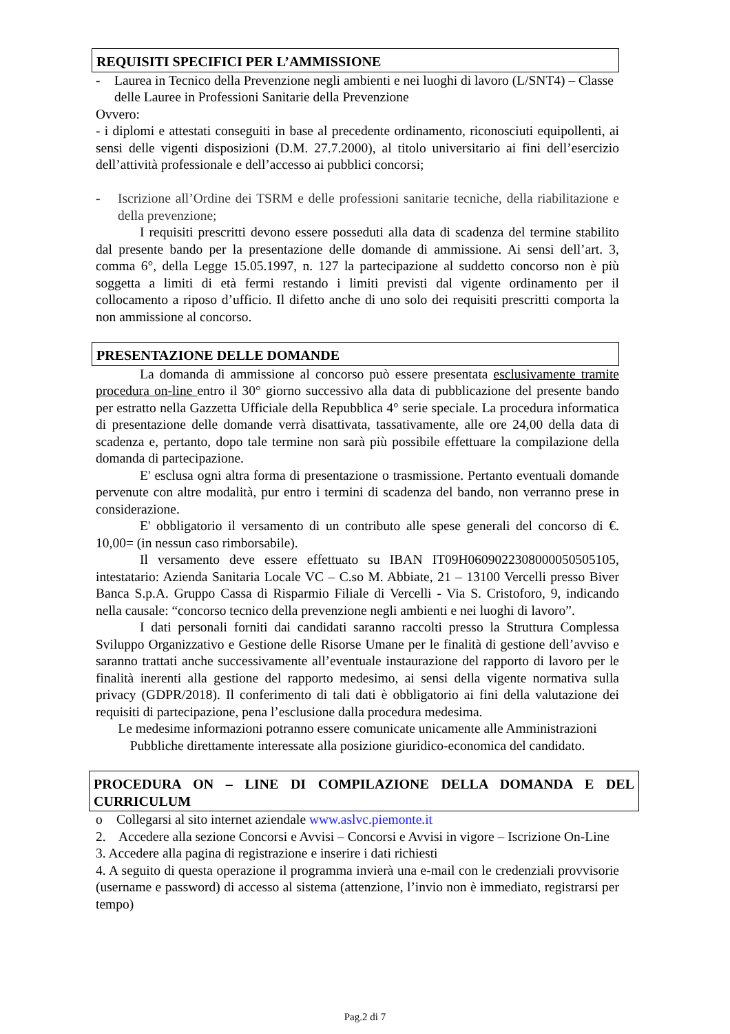REQUISITI SPECIFICI PER L’AMMISSIONE
- Laurea in Tecnico della Prevenzione negli ambienti e nei luoghi di lavoro (L/SNT4) – Classe delle Lauree in Professioni Sanitarie della Prevenzione
Ovvero:
- i diplomi e attestati conseguiti in base al precedente ordinamento, riconosciuti equipollenti, ai sensi delle vigenti disposizioni (D.M. 27.7.2000), al titolo universitario ai fini dell’esercizio dell’attività professionale e dell’accesso ai pubblici concorsi;
- Iscrizione all’Ordine dei TSRM e delle professioni sanitarie tecniche, della riabilitazione e della prevenzione;
I requisiti prescritti devono essere posseduti alla data di scadenza del termine stabilito dal presente bando per la presentazione delle domande di ammissione. Ai sensi dell’art. 3, comma 6°, della Legge 15.05.1997, n. 127 la partecipazione al suddetto concorso non è più soggetta a limiti di età fermi restando i limiti previsti dal vigente ordinamento per il collocamento a riposo d’ufficio. Il difetto anche di uno solo dei requisiti prescritti comporta la non ammissione al concorso.
PRESENTAZIONE DELLE DOMANDE
La domanda di ammissione al concorso può essere presentata esclusivamente tramite procedura on-line entro il 30° giorno successivo alla data di pubblicazione del presente bando per estratto nella Gazzetta Ufficiale della Repubblica 4° serie speciale. La procedura informatica di presentazione delle domande verrà disattivata, tassativamente, alle ore 24,00 della data di scadenza e, pertanto, dopo tale termine non sarà più possibile effettuare la compilazione della domanda di partecipazione.
E' esclusa ogni altra forma di presentazione o trasmissione. Pertanto eventuali domande pervenute con altre modalità, pur entro i termini di scadenza del bando, non verranno prese in considerazione.
E' obbligatorio il versamento di un contributo alle spese generali del concorso di €. 10,00= (in nessun caso rimborsabile).
Il versamento deve essere effettuato su IBAN IT09H0609022308000050505105, intestatario: Azienda Sanitaria Locale VC – C.so M. Abbiate, 21 – 13100 Vercelli presso Biver Banca S.p.A. Gruppo Cassa di Risparmio Filiale di Vercelli - Via S. Cristoforo, 9, indicando nella causale: “concorso tecnico della prevenzione negli ambienti e nei luoghi di lavoro”.
I dati personali forniti dai candidati saranno raccolti presso la Struttura Complessa Sviluppo Organizzativo e Gestione delle Risorse Umane per le finalità di gestione dell’avviso e saranno trattati anche successivamente all’eventuale instaurazione del rapporto di lavoro per le finalità inerenti alla gestione del rapporto medesimo, ai sensi della vigente normativa sulla privacy (GDPR/2018). Il conferimento di tali dati è obbligatorio ai fini della valutazione dei requisiti di partecipazione, pena l’esclusione dalla procedura medesima.
Le medesime informazioni potranno essere comunicate unicamente alle Amministrazioni Pubbliche direttamente interessate alla posizione giuridico-economica del candidato.
PROCEDURA ON – LINE DI COMPILAZIONE DELLA DOMANDA E DEL CURRICULUM
o Collegarsi al sito internet aziendale www.aslvc.piemonte.it
2. Accedere alla sezione Concorsi e Avvisi – Concorsi e Avvisi in vigore – Iscrizione On-Line
3. Accedere alla pagina di registrazione e inserire i dati richiesti
4. A seguito di questa operazione il programma invierà una e-mail con le credenziali provvisorie (username e password) di accesso al sistema (attenzione, l’invio non è immediato, registrarsi per tempo)
Pag.2 di 7